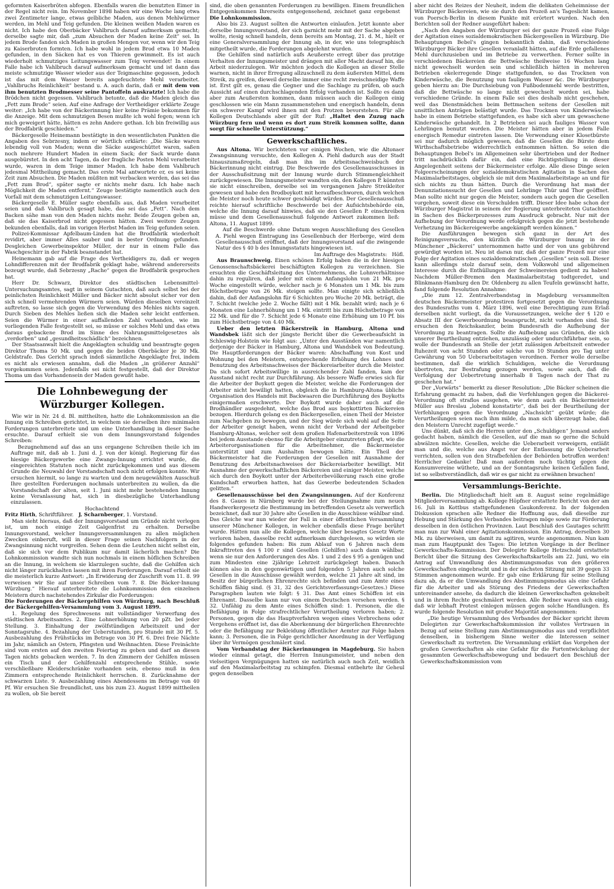geformten Kaiserbröten abfegen. Ebenfalls waren die benutzten Eimer in der Regel nicht rein. Im November 1898 haben wir eine Woche lang etwa zwei Zentimeter lange, etwas gelbliche Maden, aus denen Mehlwürmer werden, im Mehl und Teig gefunden. Die kleinen weißen Maden waren es nicht. Ich habe den Oberbäcker Vahlbruch darauf aufmerksam gemacht; derselbe sagte mir, daß „zum Absuchen der Maden keine Zeit“ sei. In jedem Brode fanden sich Maden in großen Mengen vor, wenn wir den Teig zu Kaiserbroten formten. Ich habe wohl in jedem Brod etwa 10 Maden gefunden, in den Säcken hat es von Thieren gewimmelt. Es ist auch wiederholt schmutziges Leitungswasser zum Teig verwendet! In einem Falle habe ich Vahlbruch darauf aufmerksam gemacht und ist dann das meiste schmutzige Wasser wieder aus der Teigmaschine gegossen, jedoch ist das mit dem Wasser bereits angefeuchtete Mehl verarbeitet. „Vahlbruchs Reinlichkeit“ bestand u. A. auch darin, daß er mit dem von ihm benutzten Brodmesser seine Pantoffeln auskratzte! Ich habe die Brödchen nicht gegessen. Vahlbruch betonte, daß die Maden gleich das „Fett zum Brode“ seien. Auf eine Anfrage der Vertheidiger erklärte Zeuge weiter: „Ich habe von der Bäckerinnung hier keine Prämie bekommen für die Anzeige. Mit dem schmutzigen Besen mußte ich wohl fegen; wenn ich mich geweigert hätte, hätten es zehn Andere gethan. Ich bin freiwillig aus der Brodfabrik geschieden.“
Bäckergeselle Heinemann bestätigte in den wesentlichsten Punkten die Angaben des Sebrzesny, indem er wörtlich erklärte: „Die Säcke waren lebendig voll von Maden; wenn die Säcke ausgeschüttet waren, saßen noch mehrere Hundert Maden in einem Sack; der Sack wurde dann ausgebürstet. In den acht Tagen, da der fragliche Posten Mehl verarbeitet wurde, waren in dem Teige immer Maden. Ich habe dem Vahlbruch jedesmal Mittheilung gemacht. Das erste Mal antwortete er, es sei keine Zeit zum Absuchen. Die Maden müßten mit verbacken werden, das sei das „Fett zum Brod“, später sagte er nichts mehr dazu. Ich habe nach Möglichkeit die Maden entfernt.“ Zeuge bestätigte namentlich auch den Vorfall mit dem schmutzigen Leitungswasser.
Bäckergeselle E. Müller sagte ebenfalls aus, daß Maden verarbeitet seien und daß Vahlbruch gesagt habe, das sei das „Fett“. Nach dem Backen sähe man von den Maden nichts mehr. Beide Zeugen geben an, daß sie das Kaiserbrod nicht gegessen hätten. Zwei weitere Zeugen bekunden ebenfalls, daß im vorigen Herbst Maden im Teig gefunden seien.
Polizei-Kommissar Apfelbaum-Linden hat die Brodfabrik wiederholt revidirt, aber immer Alles sauber und in bester Ordnung gefunden. Desgleichen Gewerbeinspektor Müller, der nur in einem Falle das Waschgeschirr in der Fabrik beanstandet hat.
Heinemann gab auf die Frage des Vertheidigers zu, daß er wegen Lohndifferenzen mit der Brodfabrik geklagt habe, während andererseits bezeugt wurde, daß Sebrzesny „Rache“ gegen die Brodfabrik gesprochen hat.
Herr Dr. Schwarz, Direktor des städtischen Lebensmittel-Untersuchungsamtes, sagt in seinem Gutachten, daß auch selbst bei der peinlichsten Reinlichkeit Müller und Bäcker nicht absolut sicher vor den sich schnell vermehrenden Würmern seien. Würden dieselben vereinzelt auftreten, so lasse sich gegen die Verwendung des Mehles nichts sagen. Durch Sieben des Mehles ließen sich die Maden sehr leicht entfernen. Seien die Würmer in einer auffallenden Zahl vorhanden, wie im vorliegenden Falle festgestellt sei, so müsse er solches Mehl und das etwa daraus gebackene Brod im Sinne des Nahrungsmittelgesetzes als „verdorben“ und „gesundheitsschädlich“ bezeichnen.
Der Staatsanwalt hielt die Angeklagten schuldig und beantragte gegen Direktor Thoma 50 Mk. und gegen die beiden Oberbäcker je 30 Mk. Geldstrafe. Das Gericht sprach indeß sämmtliche Angeklagte frei, indem es nicht als erwiesen annahm, daß die Maden „in größerer Anzahl“ vorgekommen seien. Jedenfalls sei nicht festgestellt, daß der Direktor Thoma um das Vorhandensein der Maden gewußt habe.
Die Lohnbewegung der Würzburger Kollegen.
Wie wir in Nr. 24 d. Bl. mittheilten, hatte die Lohnkommission an die Innung ein Schreiben gerichtet, in welchem sie derselben ihre minimalen Forderungen unterbreitete und um eine Unterhandlung in dieser Sache ersuchte. Darauf erhielt sie von dem Innungsvorstand folgendes Schreiben:
Bezugnehmend auf das an uns ergangene Schreiben theile ich im Auftrage mit, daß ab 1. Juni d. J. von der königl. Regierung für das hiesige Bäckergewerbe eine Zwangs-Innung errichtet wurde, die eingereichten Statuten noch nicht zurückgekommen und aus diesem Grunde die Neuwahl der Vorstandschaft noch nicht erfolgen konnte. Wir ersuchen hiermit, so lange zu warten und dem neugewählten Ausschuß Ihre gestellten Forderungen nochmals unterbreiten zu wollen, da die Vorstandschaft der alten, seit 1. Juni nicht mehr bestehenden Innung keine Veranlassung hat, sich in diesbezügliche Unterhandlung einzulassen.
Hochachtend
Fritz Hirth, Schriftführer. J. Scharnberger, 1. Vorstand.
Man sieht hieraus, daß der Innungsvorstand um Gründe nicht verlegen ist, um noch einige Zeit Galgenfrist zu erhalten. Derselbe Innungsvorstand, welcher Innungsversammlungen zu allen möglichen Zwecken einberuft, will in dieser Frage seinen Nachfolgern in der Zwangsinnung nicht vorgreifen. Sehen denn die Leutchen nicht selbst ein, daß sie sich vor dem Publikum nur damit lächerlich machen? Die Lohnkommission wandte sich nun nochmals in einem höflichen Schreiben an die Innung, in welchem sie klarzulegen suchte, daß die Gehilfen sich nicht länger zurückhalten lassen mit ihren Forderungen. Darauf erhielt sie die meisterlich kurze Antwort: „In Erwiderung der Zuschrift vom 11. 8. 99 verweisen wir Sie auf unser Schreiben vom 7. 8. Die Bäcker-Innung Würzburg.“ Hierauf unterbreitete die Lohnkommission den einzelnen Meistern durch nachstehendes Zirkular die Forderungen:
Die Forderungen der Bäckergehilfen von Würzburg, nach Beschluß der Bäckergehilfen-Versammlung vom 3. August 1899.
1. Regelung des Sprechwesens mit vollständiger Verwerfung des städtischen Arbeitsamtes. 2. Eine Lohnerhöhung von 20 pZt. bei jeder Stellung. 3. Einhaltung der zwölfstündigen Arbeitszeit und der Sonntagsruhe. 4. Bezahlung der Ueberstunden, pro Stunde mit 30 Pf. 5. Ausbezahlung des Frühstücks im Betrage von 30 Pf. 6. Drei freie Nächte im Jahr, nämlich an Ostern, Pfingsten und Weihnachten. Diese Freinächte sind vom ersten auf den zweiten Feiertag zu geben und darf an diesen Tagen nichts gebacken werden. 7. In den Zimmern der Gehilfen müssen ein Tisch und der Gehilfenzahl entsprechende Stühle, sowie verschließbare Kleiderschränke vorhanden sein, ebenso muß in den Zimmern entsprechende Reinlichkeit herrschen. 8. Zurücknahme der schwarzen Liste. 9. Ausbezahlung eines Abendessens im Betrage von 40 Pf. Wir ersuchen Sie freundlichst, uns bis zum 23. August 1899 mittheilen zu wollen, ob Sie bereit
sind, die oben genannten Forderungen zu bewilligen. Einem freundlichen Entgegenkommen Ihrerseits entgegensehend, zeichnet ganz ergebenst Die Lohnkommission.
Also bis 23. August sollten die Antworten einlaufen. Jetzt konnte aber derselbe Innungsvorstand, der sich garnicht mehr mit der Sache abgeben wollte, riesig schnell handeln, denn bereits am Montag, 21. d. M., hielt er eine Generalversammlung der Innung ab, in der, wie uns telegraphisch mitgetheilt wurde, die Forderungen abgelehnt wurden.
Die Gehilfen sind natürlich aufs Aeußerste erregt über das protzige Verhalten der Innungsmeister und drängen mit aller Macht darauf hin, die Arbeit niederzulegen. Wir möchten jedoch die Kollegen an dieser Stelle warnen, nicht in ihrer Erregung allzuschnell zu dem äußersten Mittel, dem Streik, zu greifen, dieweil derselbe immer eine recht zweischneidige Waffe ist. Erst gilt es, genau die Gegner und die Sachlage zu prüfen, ob auch Aussicht auf einen durchschlagenden Erfolg vorhanden ist. Sollte es dann aber zum Aeußersten kommen, dann müssen auch die Kollegen einig geschlossen wie ein Mann zusammenstehen und energisch handeln, denn ein schwerer Kampf wird ihnen mit den Protzen bevorstehen. Für alle Kollegen Deutschlands aber gilt der Ruf: „Haltet den Zuzug nach Würzburg fern und wenn es dort zum Streik kommen sollte, dann sorgt für schnelle Unterstützung.“
Gewerkschaftliches.
Aus Altona. Wir berichteten vor einigen Wochen, wie die Altonaer Zwangsinnung versuchte, den Kollegen A. Piehl dadurch aus der Stadt hinauszumaßregeln, daß man ihn im Arbeitsnachweisbuch der Bäckerinnung nicht eintrug. Die Beschwerde des Gesellenausschusses in der Ausschußsitzung mit der Innung wurde durch Stimmengleichheit zurückgewiesen. Die Innungsmeister wandten ein, den Kollegen P. könnten sie nicht einschreiben, derselbe sei im vergangenen Jahre Streikleiter gewesen und habe den Brodboykott mit heraufbeschworen, durch welchen die Meister noch heute schwer geschädigt würden. Der Gesellenausschuß reichte hierauf schriftliche Beschwerde bei der Aufsichtsbehörde ein, welche die Innung darauf hinwies, daß sie den Gesellen P. einschreiben müsse und dem Gesellenausschuß folgende Antwort zukommen ließ: Altona, 11. August 1899.
Auf die Beschwerde ohne Datum wegen Ausschließung des Gesellen A. Piehl wegen Eintragung ins Gesellenbuch der Herberge, wird dem Gesellenausschuß eröffnet, daß der Innungsvorstand auf die zwingende Natur des § 40 b des Innungsstatuts hingewiesen ist.
Im Auftrage des Magistrats: Höfl.
Aus Braunschweig. Einen schönen Erfolg haben die in der hiesigen Genossenschaftsbäckerei beschäftigten Kollegen zu verzeichnen. Sie ersuchten die Geschäftsleitung des Unternehmens, die Lohnverhältnisse dahin zu reguliren, daß jeder mit einem Anfangslohn von 21 Mk. pro Woche eingestellt würde, welcher nach je 6 Monaten um 1 Mk. bis zum Höchstbetrage von 26 Mk. steigen sollte. Man einigte sich schließlich dahin, daß der Anfangslohn für 6 Schichten pro Woche 20 Mk. beträgt, die 7. Schicht (welche jede 2. Woche fällt) mit 4 Mk. bezahlt wird; nach je 6 Monaten eine Lohnerhöhung um 1 Mk. eintritt bis zum Höchstbetrage von 22 Mk. und für die 7. Schicht jede 6 Monate eine Erhöhung um 10 Pf. bis zum Höchstbetrage von 4.40 Mk.
Ueber den letzten Bäckerstreik in Hamburg, Altona und Wandsbek läßt sich der jüngste Bericht über die Gewerbeaufsicht in Schleswig-Holstein wie folgt aus: „Unter den Ausständen war namentlich derjenige der Bäcker in Hamburg, Altona und Wandsbek von Bedeutung. Die Hauptforderungen der Bäcker waren: Abschaffung von Kost und Wohnung bei den Meistern, entsprechende Erhöhung des Lohnes und Benutzung des Arbeitsnachweises der Bäckereiarbeiter durch die Meister. Da sich sofort Arbeitswillige in ausreichender Zahl fanden, kam der Ausstand nicht recht zur Durchführung. Als bessere Waffe erwies sich für die Arbeiter der Boykott gegen die Meister, welche die Forderungen der Arbeiter nicht bewilligt hatten, obgleich die in Hamburg-Altona übliche Organisation des Handels mit Backwaaren die Durchführung des Boykotts einigermaßen erschwerte. Der Boykott wurde daher auch auf die Brodhändler ausgedehnt, welche das Brod aus boykottirten Bäckereien bezogen. Hierdurch gelang es den Bäckergesellen, einen Theil der Meister zum Nachgeben zu bewegen, und der Sieg würde sich wohl auf die Seite der Arbeiter geneigt haben, wenn nicht der Verband der Arbeitgeber Hamburg-Altonas, welcher seit dem großen Hafenarbeiterstreik von 1896 bei jedem Ausstande ebenso für die Arbeitgeber einzutreten pflegt, wie die Arbeiterorganisationen für die Arbeitnehmer, die Bäckermeister unterstützt und zum Aushalten bewogen hätte. Ein Theil der Bäckermeister hat die Forderungen der Gesellen mit Ausnahme der Benutzung des Arbeitsnachweises der Bäckereiarbeiter bewilligt. Mit Ausnahme der gewerkschaftlichen Bäckereien und einiger Meister, welche sich durch den Boykott unter der Arbeiterbevölkerung rasch eine große Kundschaft erworben hatten, hat das Gewerbe bedeutenden Schaden gelitten.“
Gesellenausschüsse bei den Zwangsinnungen. Auf der Konferenz des 8. Gaues in Nürnberg wurde bei der Stellungnahme zum neuen Handwerkergesetz die Bestimmung im betreffenden Gesetz als verwerflich bezeichnet, daß nur 30 Jahre alte Gesellen in die Ausschüsse wählbar sind. Das Gleiche war nun wieder der Fall in einer öffentlichen Versammlung unserer Münchener Kollegen, in welcher ebenfalls diese Frage berührt wurde. Hätten nun alle die Kollegen, welche über besagtes Gesetz Worte verloren haben, dasselbe recht aufmerksam durchgelesen, so würden sie folgendes gefunden haben: Bis zum Ablauf von 6 Jahren nach dem Inkrafttreten des § 100 r sind Gesellen (Gehilfen) auch dann wählbar, wenn sie nur den Anforderungen des Abs. 1 und 2 des § 95 a genügen und zum Mindesten eine 2jährige Lehrzeit zurückgelegt haben. Danach können also in den gegenwärtigen und folgenden 5 Jahren auch solche Gesellen in die Ausschüsse gewählt werden, welche 21 Jahre alt sind, im Besitz der bürgerlichen Ehrenrechte sich befinden und zum Amte eines Schöffen fähig sind. (§ 31, 32 des Gerichtsverfassungs-Gesetzes.) Diese Paragraphen lauten wie folgt: § 31. Das Amt eines Schöffen ist ein Ehrenamt. Dasselbe kann nur von einem Deutschen versehen werden. § 32. Unfähig zu dem Amte eines Schöffen sind: 1. Personen, die die Befähigung in Folge strafrechtlicher Verurtheilung verloren haben; 2. Personen, gegen die das Hauptverfahren wegen eines Verbrechens oder Vergehens eröffnet ist, das die Aberkennung der bürgerlichen Ehrenrechte oder die Befähigung zur Bekleidung öffentlicher Aemter zur Folge haben kann; 3. Personen, die in Folge gerichtlicher Anordnung in der Verfügung über ihr Vermögen geschmälert sind.
Vom Verbandstag der Bäckerinnungen in Magdeburg. Sie haben wieder einmal getagt, die Herren Innungsmeister, und neben den vielseitigen Vergnügungen hatten sie natürlich auch noch Zeit, weidlich auf den Maximalarbeitstag zu schimpfen. Diesmal entbehrte ihr Geheul gegen denselben
aber nicht des Reizes der Neuheit, indem die delikaten Geheimnisse der Würzburger Bäckereien, wie sie durch den Prozeß an's Tageslicht kamen, von Poersch-Berlin in diesem Punkte mit erörtert wurden. Nach den Berichten soll der Redner ausgeführt haben:
„Nach den Angaben der Würzburger sei der ganze Prozeß eine Folge der Agitation eines sozialdemokratischen Bäckergesellen in Würzburg. Die Behauptungen Bebel's gingen bekanntlich dahin, daß verschiedene Würzburger Bäcker ihre Gesellen veranlaßt hätten, auf die Erde gefallenes Mehl durchzusieben und im Betriebe zu verwerthen. Ferner sollte in verschiedenen Bäckereien die Bettwäsche theilweise 16 Wochen lang nicht gewechselt worden sein und schließlich hätten in mehreren Betrieben ekelerregende Dinge stattgefunden, so das Trocknen von Kinderwäsche, die Benutzung von fauligem Wasser &c. Die Würzburger geben hierzu an: Die Durchsiebung von Fußbodenmehl werde bestritten, daß die Bettwäsche so lange nicht gewechselt worden sei, habe verschiedene Gründe. In einem Falle sei dies deshalb nicht geschehen, weil das Dienstmädchen beim Bettmachen seitens der Gesellen mit unsittlichen Anträgen belästigt wurde. Das Trocknen von Kinderwäsche habe in einem Betriebe stattgefunden, es habe sich aber um gewaschene Kinderwäsche gehandelt. In 2 Betrieben sei auch fauliges Wasser von Lehrlingen benutzt worden. Die Meister hätten aber in jedem Falle energisch Remedur eintreten lassen. Die Verwendung einer Klosetbürste sei nur dadurch möglich gewesen, daß die Gesellen die Bürste dem Wirthschaftsbetriebe widerrechtlich entnommen hätten. So seien die Behauptungen Bebel's im Allgemeinen sehr übertrieben und der Redner tritt nachdrücklich dafür ein, daß eine Richtigstellung in dieser Angelegenheit seitens der Bäckermeister erfolge. Alle diese Dinge seien Folgeerscheinungen der sozialdemokratischen Agitation in Sachen des Maximalarbeitstages, obgleich sie mit dem Maximalarbeitstage an und für sich nichts zu thun hätten. Durch die Verordnung hat man der Denunziationssucht der Gesellen und Lehrlinge Thür und Thor geöffnet. Man sollte nicht nur gegen die Meister, sondern auch gegen die Gesellen vorgehen, soweit diese ein Verschulden trifft. Dieser Idee habe schon der Würzburger Magistrat in seinem der Regierung unterbreiteten Gutachten in Sachen des Bäckerprozesses zum Ausdruck gebracht. Nur mit der Aufhebung der Verordnung werde erfolgreich gegen die jetzt bestehende Verhetzung im Bäckereigewerbe angekämpft werden können.“
Die Ausführungen bewegen sich ganz in der Art des Reinigungsversuchs, den kürzlich die Würzburger Innung in der Münchener „Bäckerei“ unternommen hatte und der von uns gebührend gewürdigt worden ist. Neu ist daran nur, daß der ganze Prozeß nur eine Folge der Agitation eines sozialdemokratischen „Gesellen“ sein soll. Dieser kann allerdings stolz darauf sein, dem Volkswohl und allgemeinen Interesse durch die Enthüllungen der Schweinereien gedient zu haben! Nachdem Müller-Bremen den Maximalarbeitstag todtgeredet, und Blinkmann-Hamburg den Dr. Oldenberg zu allen Teufeln gewünscht hatte, fand folgende Resolution Annahme:
„Die zum 12. Zentralverbandstag in Magdeburg versammelten deutschen Bäckermeister protestiren fortgesetzt gegen die Verordnung des Bundesraths vom 4. März 1896, weil eine Berechtigung zum Erlaß derselben nicht vorliegt, da die Voraussetzungen, welche der § 120 e Absatz III der Gewerbeordnung beansprucht, nicht vorhanden sind. Sie ersuchen den Reichskanzler, beim Bundesrath die Aufhebung der Verordnung zu beantragen. Sollte die Aufhebung aus Gründen, die sich unserer Beurtheilung entziehen, unzulässig oder undurchführbar sein, so wolle der Bundesrath an Stelle der jetzt zulässigen Arbeitszeit entweder Ruhezeit von acht Stunden oder solche von 10 Stunden pro Tag unter Gewährung von 50 Ueberarbeitstagen verordnen. Ferner wolle derselbe bestimmen, daß die wirklich Schuldigen, welche die Verordnung übertreten, zur Bestrafung gezogen werden, sowie auch, daß die Verfolgung der Uebertretung innerhalb 8 Tagen nach der That zu geschehen hat.“
Der „Vorwärts“ bemerkt zu dieser Resolution: „Die Bäcker scheinen die Erfahrung gemacht zu haben, daß die Verfehlungen gegen die Bäckerei-Verordnung oft straflos ausgehen, wie denn auch ein Bäckermeister Müller aus Breslau „lobend konstatirte“, daß bei der Beurtheilung der Verfehlungen gegen die Verordnung „Nachsicht“ geübt würde; die Verurtheilungen seien nach ihm milde, da man sich überzeugt habe, daß den Meistern Unrecht zugefügt werde.“
Uns dünkt, daß sich die Herren unter den „Schuldigen“ Jemand anders gedacht haben, nämlich die Gesellen, auf die man so gerne die Schuld abwälzen möchte. Gesellen, welche die Ueberarbeit verweigern, entläßt man und die, welche aus Angst vor der Entlassung die Ueberarbeit verrichten, sollen von den Strafbefehlen der Behörden betroffen werden! Herrlicher Gedanke! Daß man außerdem noch tüchtig gegen die Konsumvereine wüthete, und an der Sonntagsruhe keinen Gefallen fand, ist so selbstverständlich, daß wir es gar nicht zu erwähnen brauchen!
Versammlungs-Berichte.
Berlin. Die Mitgliedschaft hielt am 8. August seine regelmäßige Mitgliederversammlung ab. Kollege Höpfner erstattete Bericht von der am 16. Juli in Kottbus stattgefundenen Gaukonferenz. In der folgenden Diskussion sprachen alle Redner die Hoffnung aus, daß dieselbe zur Hebung und Stärkung des Verbandes beitragen möge sowie zur Förderung desselben in den östlichen Provinzen. Laut Beschluß des Gautages schritt man nun zur Wahl einer Agitationskommission. Ein Antrag, derselben 30 Mk. zu überweisen, um damit zu agitiren, wurde angenommen. Nun kam man zum Hauptpunkt des Tages: Die letzten Vorgänge in der Berliner Gewerkschafts-Kommission. Der Delegirte Kollege Hetzschold erstattete Bericht über die Sitzung des Gewerkschaftskartells am 22. Juni, wo ein Antrag auf Umwandlung des Abstimmungsmodus von den größeren Gewerkschaften eingebracht und in der nächsten Sitzung mit 39 gegen 33 Stimmen angenommen wurde. Er gab eine Erklärung für seine Stellung dazu ab, da er die Umwandlung des Abstimmungsmodus als eine Gefahr für die Arbeiter und als Störung des Friedens der Gewerkschaften untereinander ansehe, da dadurch die kleinen Gewerkschaften geknebelt und in ihrem Rechte geschmälert werden. Alle Redner waren sich einig, daß wir lebhaft Protest einlegen müssen gegen solche Handlungen. Es wurde folgende Resolution mit großer Majorität angenommen:
„Die heutige Versammlung des Verbandes der Bäcker spricht ihrem Delegirten zur Gewerkschaftskommission ihr vollstes Vertrauen in Bezug auf seine Stellung zum Abstimmungsmodus aus und verpflichtet denselben, in bisherigem Sinne weiter die Interessen seiner Gewerkschaft zu vertreten. Die Versammlung erklärt das Vorgehen der großen Gewerkschaften als eine Gefahr für die Fortentwickelung der gesammten Gewerkschaftsbewegung und bedauert den Beschluß der Gewerkschaftskommission vom